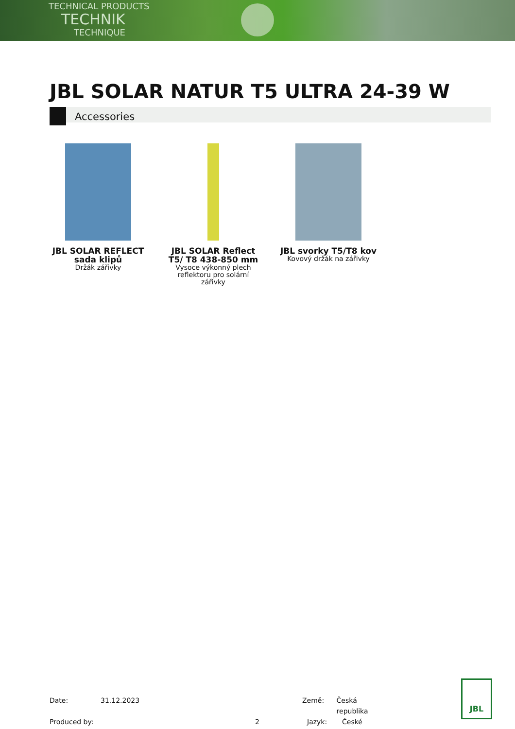TECHNICAL PRODUCTS
TECHNIK
TECHNIQUE
JBL SOLAR NATUR T5 ULTRA 24-39 W
Accessories
JBL SOLAR REFLECT sada klipů
Držák zářivky
JBL SOLAR Reflect T5/ T8 438-850 mm
Vysoce výkonný plech reflektoru pro solární zářivky
JBL svorky T5/T8 kov
Kovový držák na zářivky
Date: 31.12.2023 Země: Česká republika
Produced by: 2 Jazyk: České
JBL